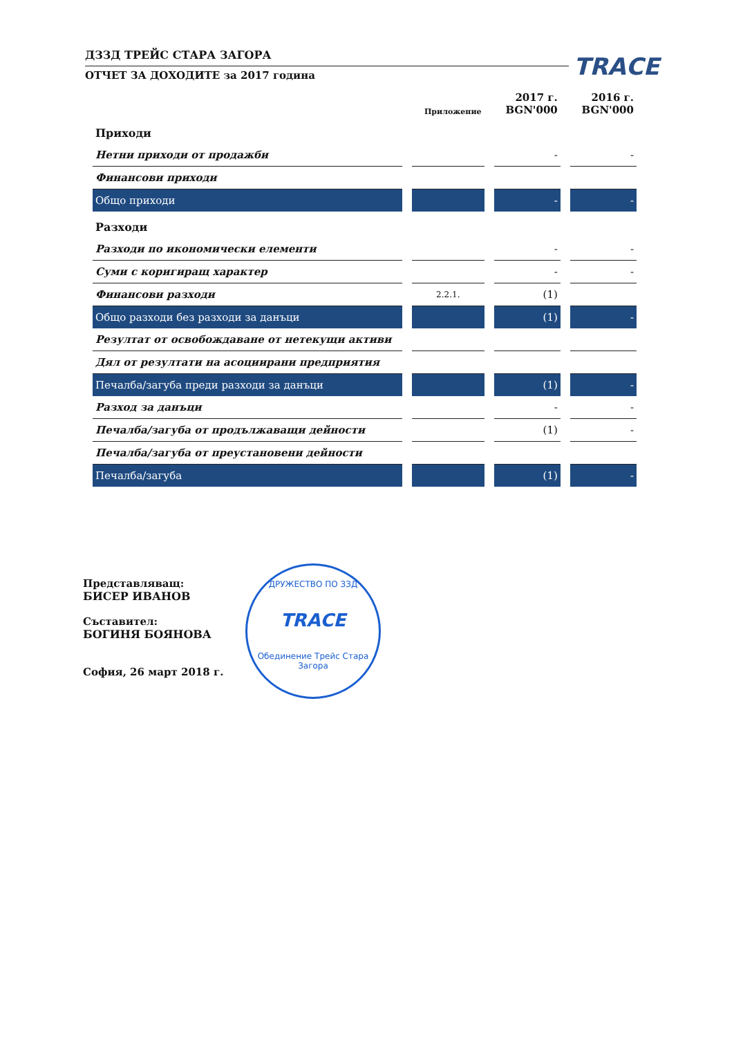ДЗЗД ТРЕЙС СТАРА ЗАГОРА
ОТЧЕТ ЗА ДОХОДИТЕ за 2017 година
TRACE
| | Приложение | 2017 г. BGN'000 | 2016 г. BGN'000 |
| --- | --- | --- | --- |
| Приходи | | | |
| Нетни приходи от продажби | | - | - |
| Финансови приходи | | | |
| Общо приходи | | - | - |
| Разходи | | | |
| Разходи по икономически елементи | | - | - |
| Суми с коригиращ характер | | - | - |
| Финансови разходи | 2.2.1. | (1) | |
| Общо разходи без разходи за данъци | | (1) | - |
| Резултат от освобождаване от нетекущи активи | | | |
| Дял от резултати на асоциирани предприятия | | | |
| Печалба/загуба преди разходи за данъци | | (1) | - |
| Разход за данъци | | - | - |
| Печалба/загуба от продължаващи дейности | | (1) | - |
| Печалба/загуба от преустановени дейности | | | |
| Печалба/загуба | | (1) | - |
Представляващ:
БИСЕР ИВАНОВ
Съставител:
БОГИНЯ БОЯНОВА
София, 26 март 2018 г.
ДРУЖЕСТВО ПО ЗЗД
TRACE
Обединение Трейс Стара Загора